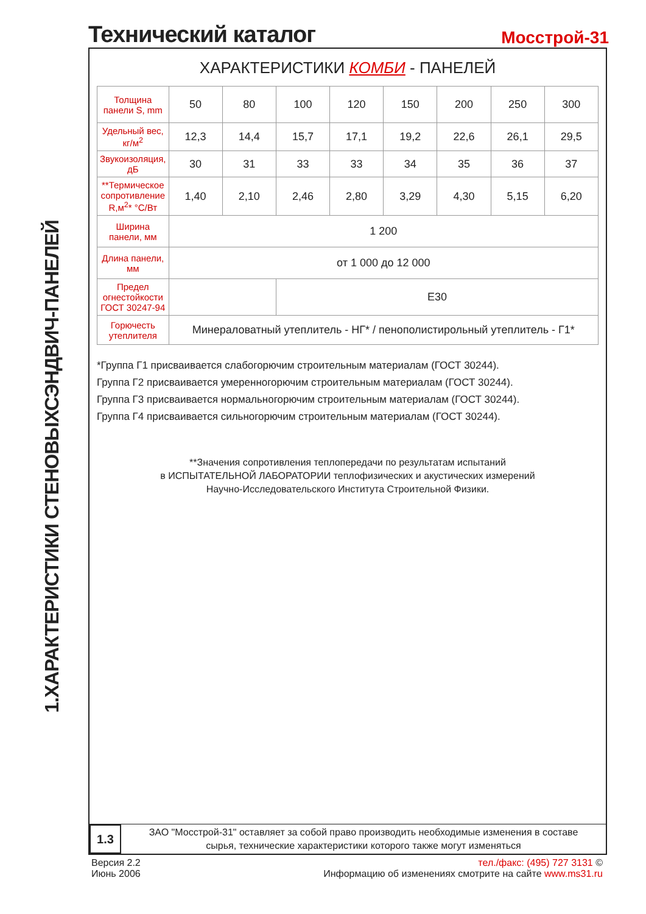1.ХАРАКТЕРИСТИКИ СТЕНОВЫХСЭНДВИЧ-ПАНЕЛЕЙ
Технический каталог
Мосстрой-31
ХАРАКТЕРИСТИКИ КОМБИ - ПАНЕЛЕЙ
| Толщина панели S, mm | 50 | 80 | 100 | 120 | 150 | 200 | 250 | 300 |
| Удельный вес, кг/м<sup>2</sup> | 12,3 | 14,4 | 15,7 | 17,1 | 19,2 | 22,6 | 26,1 | 29,5 |
| Звукоизоляция, дБ | 30 | 31 | 33 | 33 | 34 | 35 | 36 | 37 |
| **Термическое сопротивление R,м<sup>2</sup>* °С/Вт | 1,40 | 2,10 | 2,46 | 2,80 | 3,29 | 4,30 | 5,15 | 6,20 |
| Ширина панели, мм | 1 200 | | | | | | | |
| Длина панели, мм | от 1 000 до 12 000 | | | | | | | |
| Предел огнестойкости ГОСТ 30247-94 | | | Е30 | | | | | |
| Горючесть утеплителя | Минераловатный утеплитель - НГ* / пенополистирольный утеплитель - Г1* | | | | | | | |
*Группа Г1 присваивается слабогорючим строительным материалам (ГОСТ 30244).
Группа Г2 присваивается умеренногорючим строительным материалам (ГОСТ 30244).
Группа Г3 присваивается нормальногорючим строительным материалам (ГОСТ 30244).
Группа Г4 присваивается сильногорючим строительным материалам (ГОСТ 30244).
**Значения сопротивления теплопередачи по результатам испытаний
в ИСПЫТАТЕЛЬНОЙ ЛАБОРАТОРИИ теплофизических и акустических измерений
Научно-Исследовательского Института Строительной Физики.
1.3
ЗАО "Мосстрой-31" оставляет за собой право производить необходимые изменения в составе
сырья, технические характеристики которого также могут изменяться
Версия 2.2
Июнь 2006
тел./факс: (495) 727 3131 ©
Информацию об изменениях смотрите на сайте www.ms31.ru